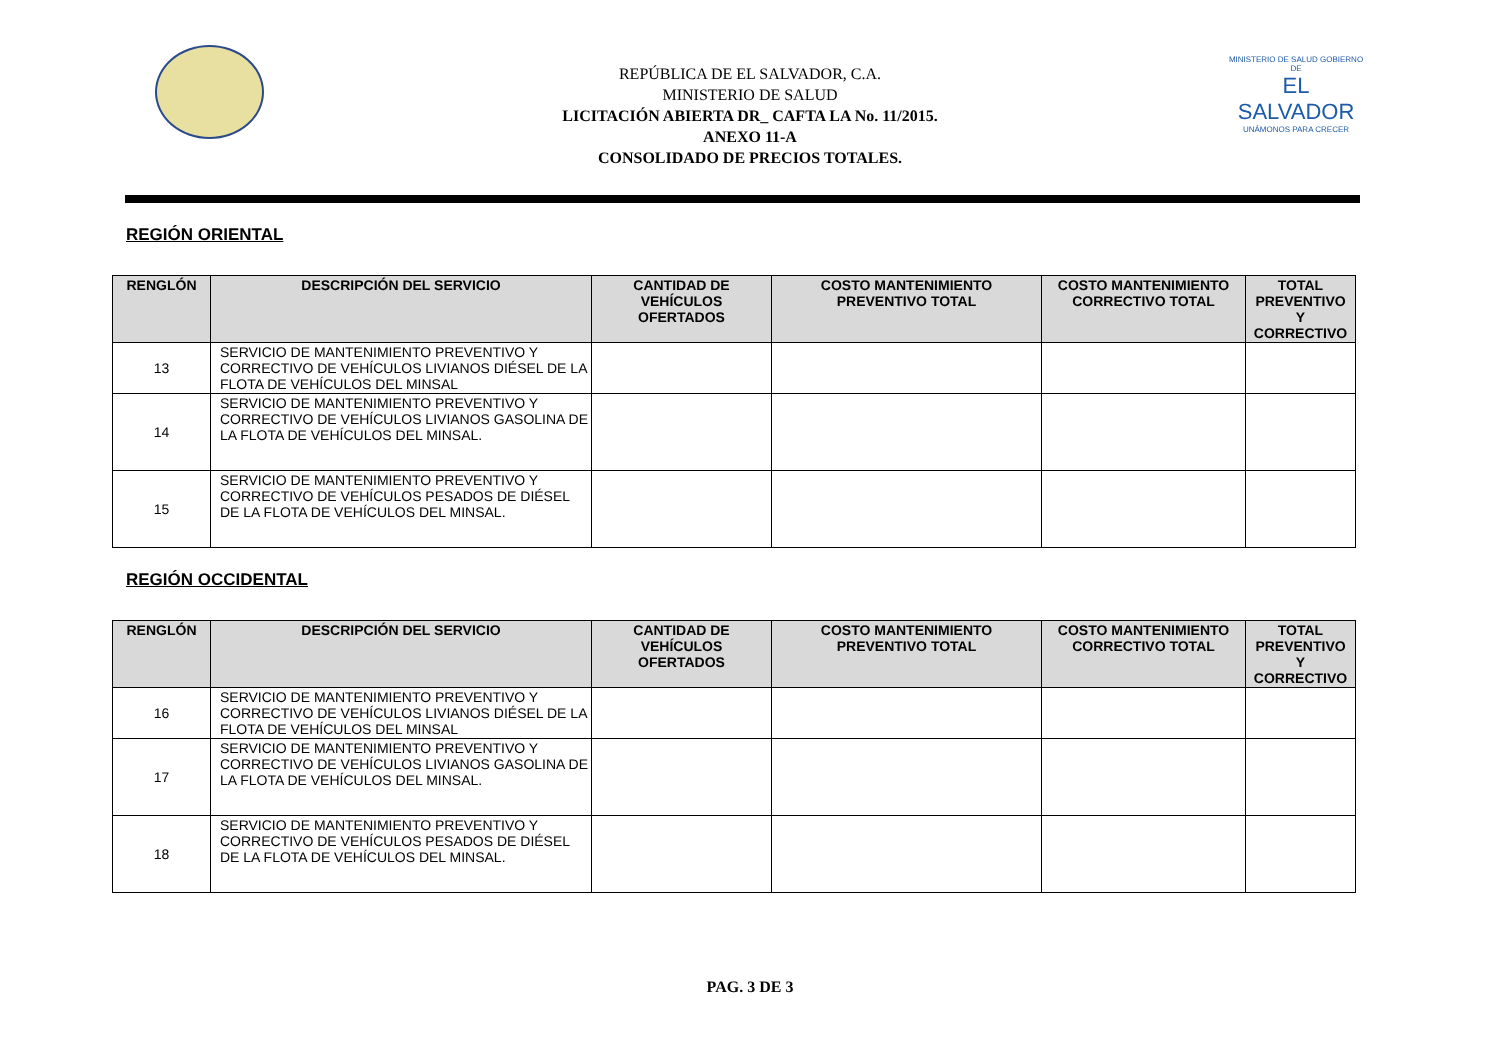REPÚBLICA DE EL SALVADOR, C.A.
MINISTERIO DE SALUD
LICITACIÓN ABIERTA DR_ CAFTA LA No. 11/2015.
ANEXO 11-A
CONSOLIDADO DE PRECIOS TOTALES.
MINISTERIO DE SALUD GOBIERNO DE
EL SALVADOR
UNÁMONOS PARA CRECER
REGIÓN ORIENTAL
| RENGLÓN | DESCRIPCIÓN DEL SERVICIO | CANTIDAD DE VEHÍCULOS OFERTADOS | COSTO MANTENIMIENTO PREVENTIVO TOTAL | COSTO MANTENIMIENTO CORRECTIVO TOTAL | TOTAL PREVENTIVO Y CORRECTIVO |
| --- | --- | --- | --- | --- | --- |
| 13 | SERVICIO DE MANTENIMIENTO PREVENTIVO Y CORRECTIVO DE VEHÍCULOS LIVIANOS DIÉSEL DE LA FLOTA DE VEHÍCULOS DEL MINSAL | | | | |
| 14 | SERVICIO DE MANTENIMIENTO PREVENTIVO Y CORRECTIVO DE VEHÍCULOS LIVIANOS GASOLINA DE LA FLOTA DE VEHÍCULOS DEL MINSAL. | | | | |
| 15 | SERVICIO DE MANTENIMIENTO PREVENTIVO Y CORRECTIVO DE VEHÍCULOS PESADOS DE DIÉSEL DE LA FLOTA DE VEHÍCULOS DEL MINSAL. | | | | |
REGIÓN OCCIDENTAL
| RENGLÓN | DESCRIPCIÓN DEL SERVICIO | CANTIDAD DE VEHÍCULOS OFERTADOS | COSTO MANTENIMIENTO PREVENTIVO TOTAL | COSTO MANTENIMIENTO CORRECTIVO TOTAL | TOTAL PREVENTIVO Y CORRECTIVO |
| --- | --- | --- | --- | --- | --- |
| 16 | SERVICIO DE MANTENIMIENTO PREVENTIVO Y CORRECTIVO DE VEHÍCULOS LIVIANOS DIÉSEL DE LA FLOTA DE VEHÍCULOS DEL MINSAL | | | | |
| 17 | SERVICIO DE MANTENIMIENTO PREVENTIVO Y CORRECTIVO DE VEHÍCULOS LIVIANOS GASOLINA DE LA FLOTA DE VEHÍCULOS DEL MINSAL. | | | | |
| 18 | SERVICIO DE MANTENIMIENTO PREVENTIVO Y CORRECTIVO DE VEHÍCULOS PESADOS DE DIÉSEL DE LA FLOTA DE VEHÍCULOS DEL MINSAL. | | | | |
PAG. 3 DE 3